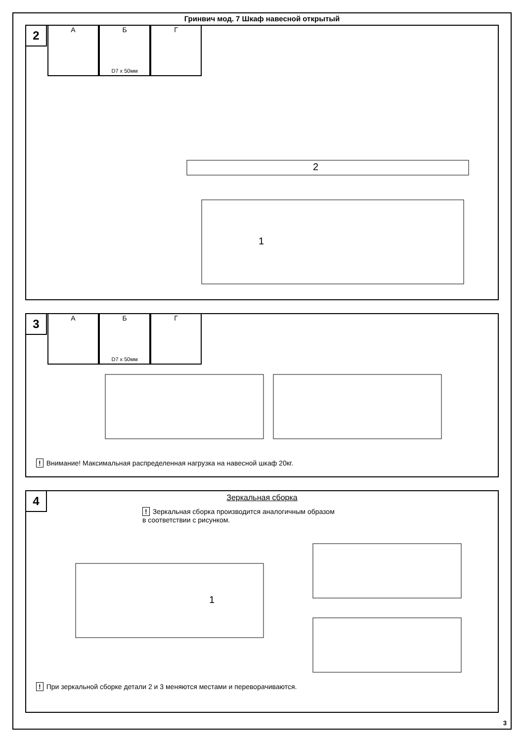Гринвич мод. 7 Шкаф навесной открытый
2
А Б
D7 x 50мм
Г
1
2
3
А Б
D7 x 50мм
Г
! Внимание! Максимальная распределенная нагрузка на навесной шкаф 20кг.
4
Зеркальная сборка
! Зеркальная сборка производится аналогичным образом
в соответствии с рисунком.
1
! При зеркальной сборке детали 2 и 3 меняются местами и переворачиваются.
3